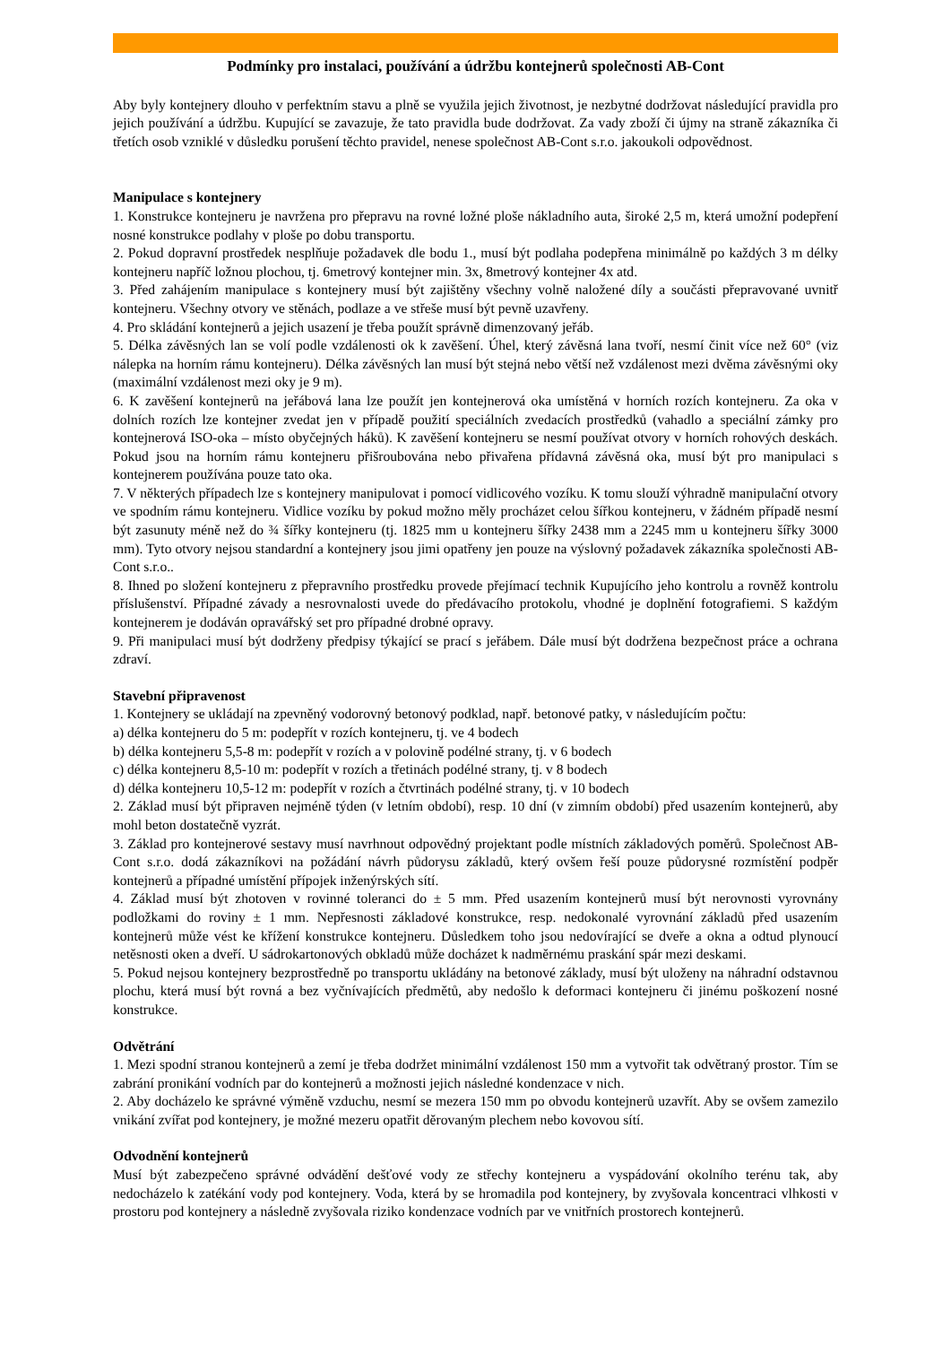Podmínky pro instalaci, používání a údržbu kontejnerů společnosti AB-Cont
Aby byly kontejnery dlouho v perfektním stavu a plně se využila jejich životnost, je nezbytné dodržovat následující pravidla pro jejich používání a údržbu. Kupující se zavazuje, že tato pravidla bude dodržovat. Za vady zboží či újmy na straně zákazníka či třetích osob vzniklé v důsledku porušení těchto pravidel, nenese společnost AB-Cont s.r.o. jakoukoli odpovědnost.
Manipulace s kontejnery
1. Konstrukce kontejneru je navržena pro přepravu na rovné ložné ploše nákladního auta, široké 2,5 m, která umožní podepření nosné konstrukce podlahy v ploše po dobu transportu.
2. Pokud dopravní prostředek nesplňuje požadavek dle bodu 1., musí být podlaha podepřena minimálně po každých 3 m délky kontejneru napříč ložnou plochou, tj. 6metrový kontejner min. 3x, 8metrový kontejner 4x atd.
3. Před zahájením manipulace s kontejnery musí být zajištěny všechny volně naložené díly a součásti přepravované uvnitř kontejneru. Všechny otvory ve stěnách, podlaze a ve střeše musí být pevně uzavřeny.
4. Pro skládání kontejnerů a jejich usazení je třeba použít správně dimenzovaný jeřáb.
5. Délka závěsných lan se volí podle vzdálenosti ok k zavěšení. Úhel, který závěsná lana tvoří, nesmí činit více než 60° (viz nálepka na horním rámu kontejneru). Délka závěsných lan musí být stejná nebo větší než vzdálenost mezi dvěma závěsnými oky (maximální vzdálenost mezi oky je 9 m).
6. K zavěšení kontejnerů na jeřábová lana lze použít jen kontejnerová oka umístěná v horních rozích kontejneru. Za oka v dolních rozích lze kontejner zvedat jen v případě použití speciálních zvedacích prostředků (vahadlo a speciální zámky pro kontejnerová ISO-oka – místo obyčejných háků). K zavěšení kontejneru se nesmí používat otvory v horních rohových deskách. Pokud jsou na horním rámu kontejneru přišroubována nebo přivařena přídavná závěsná oka, musí být pro manipulaci s kontejnerem používána pouze tato oka.
7. V některých případech lze s kontejnery manipulovat i pomocí vidlicového vozíku. K tomu slouží výhradně manipulační otvory ve spodním rámu kontejneru. Vidlice vozíku by pokud možno měly procházet celou šířkou kontejneru, v žádném případě nesmí být zasunuty méně než do ¾ šířky kontejneru (tj. 1825 mm u kontejneru šířky 2438 mm a 2245 mm u kontejneru šířky 3000 mm). Tyto otvory nejsou standardní a kontejnery jsou jimi opatřeny jen pouze na výslovný požadavek zákazníka společnosti AB-Cont s.r.o..
8. Ihned po složení kontejneru z přepravního prostředku provede přejímací technik Kupujícího jeho kontrolu a rovněž kontrolu příslušenství. Případné závady a nesrovnalosti uvede do předávacího protokolu, vhodné je doplnění fotografiemi. S každým kontejnerem je dodáván opravářský set pro případné drobné opravy.
9. Při manipulaci musí být dodrženy předpisy týkající se prací s jeřábem. Dále musí být dodržena bezpečnost práce a ochrana zdraví.
Stavební připravenost
1. Kontejnery se ukládají na zpevněný vodorovný betonový podklad, např. betonové patky, v následujícím počtu:
a) délka kontejneru do 5 m: podepřít v rozích kontejneru, tj. ve 4 bodech
b) délka kontejneru 5,5-8 m: podepřít v rozích a v polovině podélné strany, tj. v 6 bodech
c) délka kontejneru 8,5-10 m: podepřít v rozích a třetinách podélné strany, tj. v 8 bodech
d) délka kontejneru 10,5-12 m: podepřít v rozích a čtvrtinách podélné strany, tj. v 10 bodech
2. Základ musí být připraven nejméně týden (v letním období), resp. 10 dní (v zimním období) před usazením kontejnerů, aby mohl beton dostatečně vyzrát.
3. Základ pro kontejnerové sestavy musí navrhnout odpovědný projektant podle místních základových poměrů. Společnost AB-Cont s.r.o. dodá zákazníkovi na požádání návrh půdorysu základů, který ovšem řeší pouze půdorysné rozmístění podpěr kontejnerů a případné umístění přípojek inženýrských sítí.
4. Základ musí být zhotoven v rovinné toleranci do ± 5 mm. Před usazením kontejnerů musí být nerovnosti vyrovnány podložkami do roviny ± 1 mm. Nepřesnosti základové konstrukce, resp. nedokonalé vyrovnání základů před usazením kontejnerů může vést ke křížení konstrukce kontejneru. Důsledkem toho jsou nedovírající se dveře a okna a odtud plynoucí netěsnosti oken a dveří. U sádrokartonových obkladů může docházet k nadměrnému praskání spár mezi deskami.
5. Pokud nejsou kontejnery bezprostředně po transportu ukládány na betonové základy, musí být uloženy na náhradní odstavnou plochu, která musí být rovná a bez vyčnívajících předmětů, aby nedošlo k deformaci kontejneru či jinému poškození nosné konstrukce.
Odvětrání
1. Mezi spodní stranou kontejnerů a zemí je třeba dodržet minimální vzdálenost 150 mm a vytvořit tak odvětraný prostor. Tím se zabrání pronikání vodních par do kontejnerů a možnosti jejich následné kondenzace v nich.
2. Aby docházelo ke správné výměně vzduchu, nesmí se mezera 150 mm po obvodu kontejnerů uzavřít. Aby se ovšem zamezilo vnikání zvířat pod kontejnery, je možné mezeru opatřit děrovaným plechem nebo kovovou sítí.
Odvodnění kontejnerů
Musí být zabezpečeno správné odvádění dešťové vody ze střechy kontejneru a vyspádování okolního terénu tak, aby nedocházelo k zatékání vody pod kontejnery. Voda, která by se hromadila pod kontejnery, by zvyšovala koncentraci vlhkosti v prostoru pod kontejnery a následně zvyšovala riziko kondenzace vodních par ve vnitřních prostorech kontejnerů.